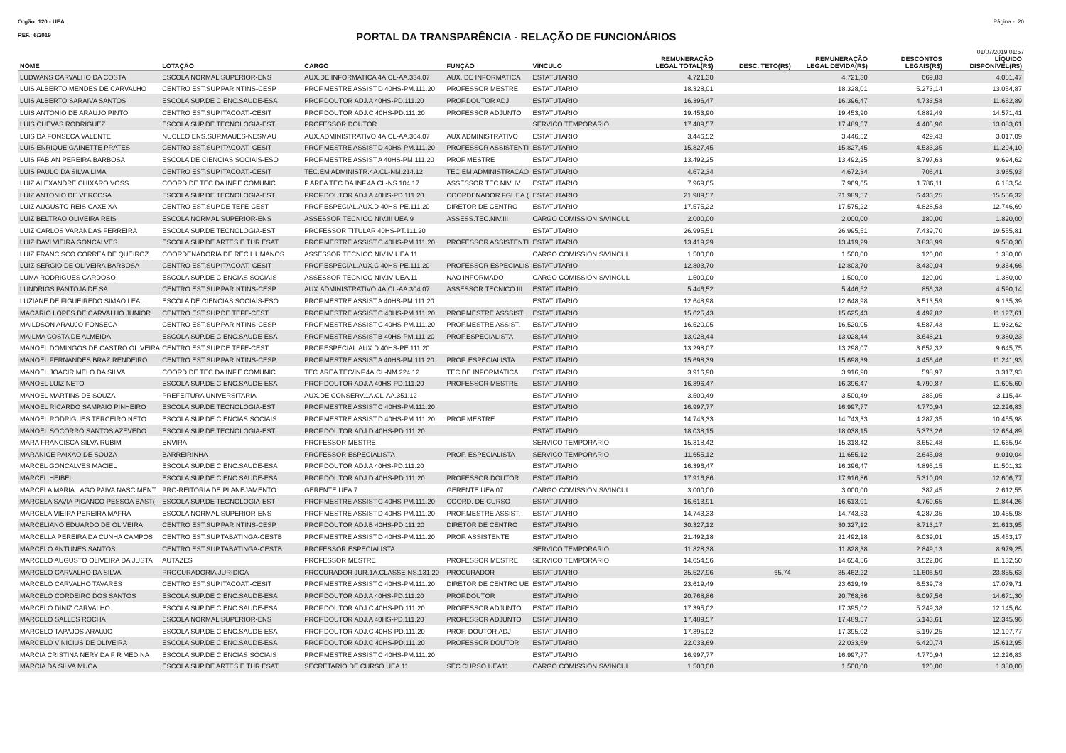Orgão: 120 - UEA Página - 20
REF.: 6/2019 PORTAL DA TRANSPARÊNCIA - RELAÇÃO DE FUNCIONÁRIOS
01/07/2019 01:57
| NOME | LOTAÇÃO | CARGO | FUNÇÃO | VÍNCULO | REMUNERAÇÃO LEGAL TOTAL(R$) | DESC. TETO(R$) | REMUNERAÇÃO LEGAL DEVIDA(R$) | DESCONTOS LEGAIS(R$) | LÍQUIDO DISPONÍVEL(R$) |
| --- | --- | --- | --- | --- | --- | --- | --- | --- | --- |
| LUDWANS CARVALHO DA COSTA | ESCOLA NORMAL SUPERIOR-ENS | AUX.DE INFORMATICA 4A.CL-AA.334.07 | AUX. DE INFORMATICA | ESTATUTARIO | 4.721,30 | | 4.721,30 | 669,83 | 4.051,47 |
| LUIS ALBERTO MENDES DE CARVALHO | CENTRO EST.SUP.PARINTINS-CESP | PROF.MESTRE ASSIST.D 40HS-PM.111.20 | PROFESSOR MESTRE | ESTATUTARIO | 18.328,01 | | 18.328,01 | 5.273,14 | 13.054,87 |
| LUIS ALBERTO SARAIVA SANTOS | ESCOLA SUP.DE CIENC.SAUDE-ESA | PROF.DOUTOR ADJ.A 40HS-PD.111.20 | PROF.DOUTOR ADJ. | ESTATUTARIO | 16.396,47 | | 16.396,47 | 4.733,58 | 11.662,89 |
| LUIS ANTONIO DE ARAUJO PINTO | CENTRO EST.SUP.ITACOAT.-CESIT | PROF.DOUTOR ADJ.C 40HS-PD.111.20 | PROFESSOR ADJUNTO | ESTATUTARIO | 19.453,90 | | 19.453,90 | 4.882,49 | 14.571,41 |
| LUIS CUEVAS RODRIGUEZ | ESCOLA SUP.DE TECNOLOGIA-EST | PROFESSOR DOUTOR | | SERVICO TEMPORARIO | 17.489,57 | | 17.489,57 | 4.405,96 | 13.083,61 |
| LUIS DA FONSECA VALENTE | NUCLEO ENS.SUP.MAUES-NESMAU | AUX.ADMINISTRATIVO 4A.CL-AA.304.07 | AUX ADMINISTRATIVO | ESTATUTARIO | 3.446,52 | | 3.446,52 | 429,43 | 3.017,09 |
| LUIS ENRIQUE GAINETTE PRATES | CENTRO EST.SUP.ITACOAT.-CESIT | PROF.MESTRE ASSIST.D 40HS-PM.111.20 | PROFESSOR ASSISTENTI | ESTATUTARIO | 15.827,45 | | 15.827,45 | 4.533,35 | 11.294,10 |
| LUIS FABIAN PEREIRA BARBOSA | ESCOLA DE CIENCIAS SOCIAIS-ESO | PROF.MESTRE ASSIST.A 40HS-PM.111.20 | PROF MESTRE | ESTATUTARIO | 13.492,25 | | 13.492,25 | 3.797,63 | 9.694,62 |
| LUIS PAULO DA SILVA LIMA | CENTRO EST.SUP.ITACOAT.-CESIT | TEC.EM ADMINISTR.4A.CL-NM.214.12 | TEC.EM ADMINISTRACAO | ESTATUTARIO | 4.672,34 | | 4.672,34 | 706,41 | 3.965,93 |
| LUIZ ALEXANDRE CHIXARO VOSS | COORD.DE TEC.DA INF.E COMUNIC. | P.AREA TEC.DA INF.4A.CL-NS.104.17 | ASSESSOR TEC.NIV. IV | ESTATUTARIO | 7.969,65 | | 7.969,65 | 1.786,11 | 6.183,54 |
| LUIZ ANTONIO DE VERCOSA | ESCOLA SUP.DE TECNOLOGIA-EST | PROF.DOUTOR ADJ.A 40HS-PD.111.20 | COORDENADOR FGUEA.( | ESTATUTARIO | 21.989,57 | | 21.989,57 | 6.433,25 | 15.556,32 |
| LUIZ AUGUSTO REIS CAXEIXA | CENTRO EST.SUP.DE TEFE-CEST | PROF.ESPECIAL.AUX.D 40HS-PE.111.20 | DIRETOR DE CENTRO | ESTATUTARIO | 17.575,22 | | 17.575,22 | 4.828,53 | 12.746,69 |
| LUIZ BELTRAO OLIVEIRA REIS | ESCOLA NORMAL SUPERIOR-ENS | ASSESSOR TECNICO NIV.III UEA.9 | ASSESS.TEC.NIV.III | CARGO COMISSION.S/VINCULO | 2.000,00 | | 2.000,00 | 180,00 | 1.820,00 |
| LUIZ CARLOS VARANDAS FERREIRA | ESCOLA SUP.DE TECNOLOGIA-EST | PROFESSOR TITULAR 40HS-PT.111.20 | | ESTATUTARIO | 26.995,51 | | 26.995,51 | 7.439,70 | 19.555,81 |
| LUIZ DAVI VIEIRA GONCALVES | ESCOLA SUP.DE ARTES E TUR.ESAT | PROF.MESTRE ASSIST.C 40HS-PM.111.20 | PROFESSOR ASSISTENTI | ESTATUTARIO | 13.419,29 | | 13.419,29 | 3.838,99 | 9.580,30 |
| LUIZ FRANCISCO CORREA DE QUEIROZ | COORDENADORIA DE REC.HUMANOS | ASSESSOR TECNICO NIV.IV UEA.11 | | CARGO COMISSION.S/VINCULO | 1.500,00 | | 1.500,00 | 120,00 | 1.380,00 |
| LUIZ SERGIO DE OLIVEIRA BARBOSA | CENTRO EST.SUP.ITACOAT.-CESIT | PROF.ESPECIAL.AUX.C 40HS-PE.111.20 | PROFESSOR ESPECIALIS | ESTATUTARIO | 12.803,70 | | 12.803,70 | 3.439,04 | 9.364,66 |
| LUMA RODRIGUES CARDOSO | ESCOLA SUP.DE CIENCIAS SOCIAIS | ASSESSOR TECNICO NIV.IV UEA.11 | NAO INFORMADO | CARGO COMISSION.S/VINCULO | 1.500,00 | | 1.500,00 | 120,00 | 1.380,00 |
| LUNDRIGS PANTOJA DE SA | CENTRO EST.SUP.PARINTINS-CESP | AUX.ADMINISTRATIVO 4A.CL-AA.304.07 | ASSESSOR TECNICO III | ESTATUTARIO | 5.446,52 | | 5.446,52 | 856,38 | 4.590,14 |
| LUZIANE DE FIGUEIREDO SIMAO LEAL | ESCOLA DE CIENCIAS SOCIAIS-ESO | PROF.MESTRE ASSIST.A 40HS-PM.111.20 | | ESTATUTARIO | 12.648,98 | | 12.648,98 | 3.513,59 | 9.135,39 |
| MACARIO LOPES DE CARVALHO JUNIOR | CENTRO EST.SUP.DE TEFE-CEST | PROF.MESTRE ASSIST.C 40HS-PM.111.20 | PROF.MESTRE ASSSIST. | ESTATUTARIO | 15.625,43 | | 15.625,43 | 4.497,82 | 11.127,61 |
| MAILDSON ARAUJO FONSECA | CENTRO EST.SUP.PARINTINS-CESP | PROF.MESTRE ASSIST.C 40HS-PM.111.20 | PROF.MESTRE ASSIST. | ESTATUTARIO | 16.520,05 | | 16.520,05 | 4.587,43 | 11.932,62 |
| MAILMA COSTA DE ALMEIDA | ESCOLA SUP.DE CIENC.SAUDE-ESA | PROF.MESTRE ASSIST.B 40HS-PM.111.20 | PROF.ESPECIALISTA | ESTATUTARIO | 13.028,44 | | 13.028,44 | 3.648,21 | 9.380,23 |
| MANOEL DOMINGOS DE CASTRO OLIVEIRA | CENTRO EST.SUP.DE TEFE-CEST | PROF.ESPECIAL.AUX.D 40HS-PE.111.20 | | ESTATUTARIO | 13.298,07 | | 13.298,07 | 3.652,32 | 9.645,75 |
| MANOEL FERNANDES BRAZ RENDEIRO | CENTRO EST.SUP.PARINTINS-CESP | PROF.MESTRE ASSIST.A 40HS-PM.111.20 | PROF. ESPECIALISTA | ESTATUTARIO | 15.698,39 | | 15.698,39 | 4.456,46 | 11.241,93 |
| MANOEL JOACIR MELO DA SILVA | COORD.DE TEC.DA INF.E COMUNIC. | TEC.AREA TEC/INF.4A.CL-NM.224.12 | TEC DE INFORMATICA | ESTATUTARIO | 3.916,90 | | 3.916,90 | 598,97 | 3.317,93 |
| MANOEL LUIZ NETO | ESCOLA SUP.DE CIENC.SAUDE-ESA | PROF.DOUTOR ADJ.A 40HS-PD.111.20 | PROFESSOR MESTRE | ESTATUTARIO | 16.396,47 | | 16.396,47 | 4.790,87 | 11.605,60 |
| MANOEL MARTINS DE SOUZA | PREFEITURA UNIVERSITARIA | AUX.DE CONSERV.1A.CL-AA.351.12 | | ESTATUTARIO | 3.500,49 | | 3.500,49 | 385,05 | 3.115,44 |
| MANOEL RICARDO SAMPAIO PINHEIRO | ESCOLA SUP.DE TECNOLOGIA-EST | PROF.MESTRE ASSIST.C 40HS-PM.111.20 | | ESTATUTARIO | 16.997,77 | | 16.997,77 | 4.770,94 | 12.226,83 |
| MANOEL RODRIGUES TERCEIRO NETO | ESCOLA SUP.DE CIENCIAS SOCIAIS | PROF.MESTRE ASSIST.D 40HS-PM.111.20 | PROF MESTRE | ESTATUTARIO | 14.743,33 | | 14.743,33 | 4.287,35 | 10.455,98 |
| MANOEL SOCORRO SANTOS AZEVEDO | ESCOLA SUP.DE TECNOLOGIA-EST | PROF.DOUTOR ADJ.D 40HS-PD.111.20 | | ESTATUTARIO | 18.038,15 | | 18.038,15 | 5.373,26 | 12.664,89 |
| MARA FRANCISCA SILVA RUBIM | ENVIRA | PROFESSOR MESTRE | | SERVICO TEMPORARIO | 15.318,42 | | 15.318,42 | 3.652,48 | 11.665,94 |
| MARANICE PAIXAO DE SOUZA | BARREIRINHA | PROFESSOR ESPECIALISTA | PROF. ESPECIALISTA | SERVICO TEMPORARIO | 11.655,12 | | 11.655,12 | 2.645,08 | 9.010,04 |
| MARCEL GONCALVES MACIEL | ESCOLA SUP.DE CIENC.SAUDE-ESA | PROF.DOUTOR ADJ.A 40HS-PD.111.20 | | ESTATUTARIO | 16.396,47 | | 16.396,47 | 4.895,15 | 11.501,32 |
| MARCEL HEIBEL | ESCOLA SUP.DE CIENC.SAUDE-ESA | PROF.DOUTOR ADJ.D 40HS-PD.111.20 | PROFESSOR DOUTOR | ESTATUTARIO | 17.916,86 | | 17.916,86 | 5.310,09 | 12.606,77 |
| MARCELA MARIA LAGO PAIVA NASCIMENT | PRO-REITORIA DE PLANEJAMENTO | GERENTE UEA.7 | GERENTE UEA 07 | CARGO COMISSION.S/VINCULO | 3.000,00 | | 3.000,00 | 387,45 | 2.612,55 |
| MARCELA SAVIA PICANCO PESSOA BAST( | ESCOLA SUP.DE TECNOLOGIA-EST | PROF.MESTRE ASSIST.C 40HS-PM.111.20 | COORD. DE CURSO | ESTATUTARIO | 16.613,91 | | 16.613,91 | 4.769,65 | 11.844,26 |
| MARCELA VIEIRA PEREIRA MAFRA | ESCOLA NORMAL SUPERIOR-ENS | PROF.MESTRE ASSIST.D 40HS-PM.111.20 | PROF.MESTRE ASSIST. | ESTATUTARIO | 14.743,33 | | 14.743,33 | 4.287,35 | 10.455,98 |
| MARCELIANO EDUARDO DE OLIVEIRA | CENTRO EST.SUP.PARINTINS-CESP | PROF.DOUTOR ADJ.B 40HS-PD.111.20 | DIRETOR DE CENTRO | ESTATUTARIO | 30.327,12 | | 30.327,12 | 8.713,17 | 21.613,95 |
| MARCELLA PEREIRA DA CUNHA CAMPOS | CENTRO EST.SUP.TABATINGA-CESTB | PROF.MESTRE ASSIST.D 40HS-PM.111.20 | PROF. ASSISTENTE | ESTATUTARIO | 21.492,18 | | 21.492,18 | 6.039,01 | 15.453,17 |
| MARCELO ANTUNES SANTOS | CENTRO EST.SUP.TABATINGA-CESTB | PROFESSOR ESPECIALISTA | | SERVICO TEMPORARIO | 11.828,38 | | 11.828,38 | 2.849,13 | 8.979,25 |
| MARCELO AUGUSTO OLIVEIRA DA JUSTA | AUTAZES | PROFESSOR MESTRE | PROFESSOR MESTRE | SERVICO TEMPORARIO | 14.654,56 | | 14.654,56 | 3.522,06 | 11.132,50 |
| MARCELO CARVALHO DA SILVA | PROCURADORIA JURIDICA | PROCURADOR JUR.1A.CLASSE-NS.131.20 | PROCURADOR | ESTATUTARIO | 35.527,96 | 65,74 | 35.462,22 | 11.606,59 | 23.855,63 |
| MARCELO CARVALHO TAVARES | CENTRO EST.SUP.ITACOAT.-CESIT | PROF.MESTRE ASSIST.C 40HS-PM.111.20 | DIRETOR DE CENTRO UE | ESTATUTARIO | 23.619,49 | | 23.619,49 | 6.539,78 | 17.079,71 |
| MARCELO CORDEIRO DOS SANTOS | ESCOLA SUP.DE CIENC.SAUDE-ESA | PROF.DOUTOR ADJ.A 40HS-PD.111.20 | PROF.DOUTOR | ESTATUTARIO | 20.768,86 | | 20.768,86 | 6.097,56 | 14.671,30 |
| MARCELO DINIZ CARVALHO | ESCOLA SUP.DE CIENC.SAUDE-ESA | PROF.DOUTOR ADJ.C 40HS-PD.111.20 | PROFESSOR ADJUNTO | ESTATUTARIO | 17.395,02 | | 17.395,02 | 5.249,38 | 12.145,64 |
| MARCELO SALLES ROCHA | ESCOLA NORMAL SUPERIOR-ENS | PROF.DOUTOR ADJ.A 40HS-PD.111.20 | PROFESSOR ADJUNTO | ESTATUTARIO | 17.489,57 | | 17.489,57 | 5.143,61 | 12.345,96 |
| MARCELO TAPAJOS ARAUJO | ESCOLA SUP.DE CIENC.SAUDE-ESA | PROF.DOUTOR ADJ.C 40HS-PD.111.20 | PROF. DOUTOR ADJ | ESTATUTARIO | 17.395,02 | | 17.395,02 | 5.197,25 | 12.197,77 |
| MARCELO VINICIUS DE OLIVEIRA | ESCOLA SUP.DE CIENC.SAUDE-ESA | PROF.DOUTOR ADJ.C 40HS-PD.111.20 | PROFESSOR DOUTOR | ESTATUTARIO | 22.033,69 | | 22.033,69 | 6.420,74 | 15.612,95 |
| MARCIA CRISTINA NERY DA F R MEDINA | ESCOLA SUP.DE CIENCIAS SOCIAIS | PROF.MESTRE ASSIST.C 40HS-PM.111.20 | | ESTATUTARIO | 16.997,77 | | 16.997,77 | 4.770,94 | 12.226,83 |
| MARCIA DA SILVA MUCA | ESCOLA SUP.DE ARTES E TUR.ESAT | SECRETARIO DE CURSO UEA.11 | SEC.CURSO UEA11 | CARGO COMISSION.S/VINCULO | 1.500,00 | | 1.500,00 | 120,00 | 1.380,00 |